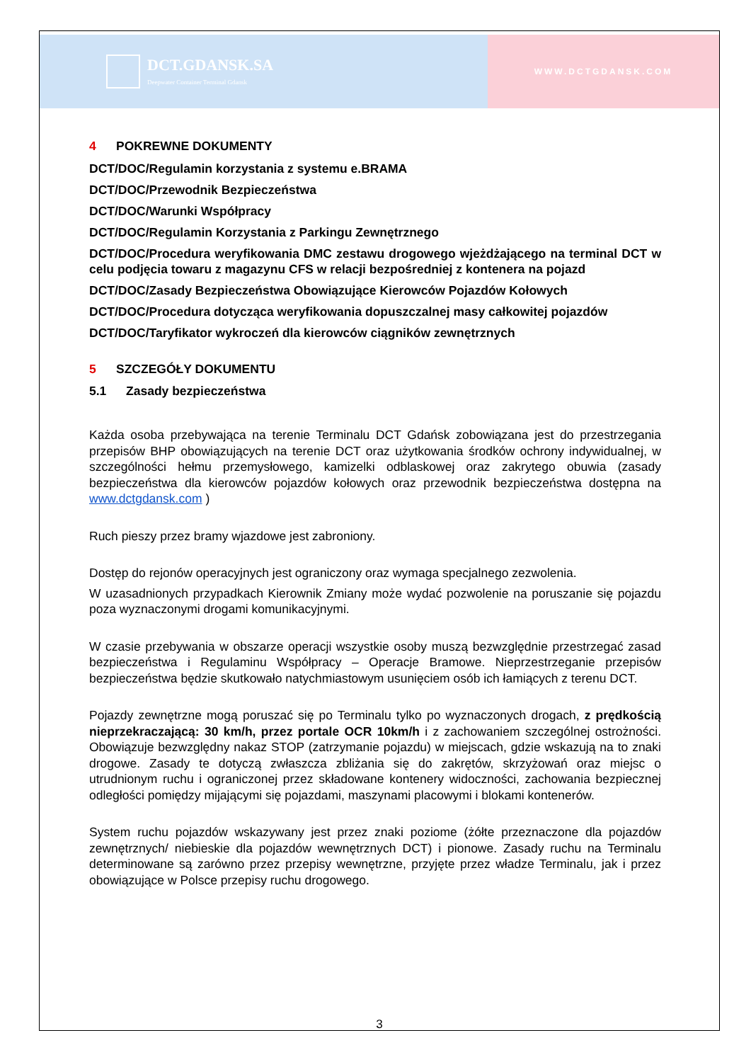DCT.GDANSK.SA
Deepwater Container Terminal Gdansk
WWW.DCTGDANSK.COM
4 POKREWNE DOKUMENTY
DCT/DOC/Regulamin korzystania z systemu e.BRAMA
DCT/DOC/Przewodnik Bezpieczeństwa
DCT/DOC/Warunki Współpracy
DCT/DOC/Regulamin Korzystania z Parkingu Zewnętrznego
DCT/DOC/Procedura weryfikowania DMC zestawu drogowego wjeżdżającego na terminal DCT w celu podjęcia towaru z magazynu CFS w relacji bezpośredniej z kontenera na pojazd
DCT/DOC/Zasady Bezpieczeństwa Obowiązujące Kierowców Pojazdów Kołowych
DCT/DOC/Procedura dotycząca weryfikowania dopuszczalnej masy całkowitej pojazdów
DCT/DOC/Taryfikator wykroczeń dla kierowców ciągników zewnętrznych
5 SZCZEGÓŁY DOKUMENTU
5.1 Zasady bezpieczeństwa
Każda osoba przebywająca na terenie Terminalu DCT Gdańsk zobowiązana jest do przestrzegania przepisów BHP obowiązujących na terenie DCT oraz użytkowania środków ochrony indywidualnej, w szczególności hełmu przemysłowego, kamizelki odblaskowej oraz zakrytego obuwia (zasady bezpieczeństwa dla kierowców pojazdów kołowych oraz przewodnik bezpieczeństwa dostępna na www.dctgdansk.com )
Ruch pieszy przez bramy wjazdowe jest zabroniony.
Dostęp do rejonów operacyjnych jest ograniczony oraz wymaga specjalnego zezwolenia.
W uzasadnionych przypadkach Kierownik Zmiany może wydać pozwolenie na poruszanie się pojazdu poza wyznaczonymi drogami komunikacyjnymi.
W czasie przebywania w obszarze operacji wszystkie osoby muszą bezwzględnie przestrzegać zasad bezpieczeństwa i Regulaminu Współpracy – Operacje Bramowe. Nieprzestrzeganie przepisów bezpieczeństwa będzie skutkowało natychmiastowym usunięciem osób ich łamiących z terenu DCT.
Pojazdy zewnętrzne mogą poruszać się po Terminalu tylko po wyznaczonych drogach, z prędkością nieprzekraczającą: 30 km/h, przez portale OCR 10km/h i z zachowaniem szczególnej ostrożności. Obowiązuje bezwzględny nakaz STOP (zatrzymanie pojazdu) w miejscach, gdzie wskazują na to znaki drogowe. Zasady te dotyczą zwłaszcza zbliżania się do zakrętów, skrzyżowań oraz miejsc o utrudnionym ruchu i ograniczonej przez składowane kontenery widoczności, zachowania bezpiecznej odległości pomiędzy mijającymi się pojazdami, maszynami placowymi i blokami kontenerów.
System ruchu pojazdów wskazywany jest przez znaki poziome (żółte przeznaczone dla pojazdów zewnętrznych/ niebieskie dla pojazdów wewnętrznych DCT) i pionowe. Zasady ruchu na Terminalu determinowane są zarówno przez przepisy wewnętrzne, przyjęte przez władze Terminalu, jak i przez obowiązujące w Polsce przepisy ruchu drogowego.
3